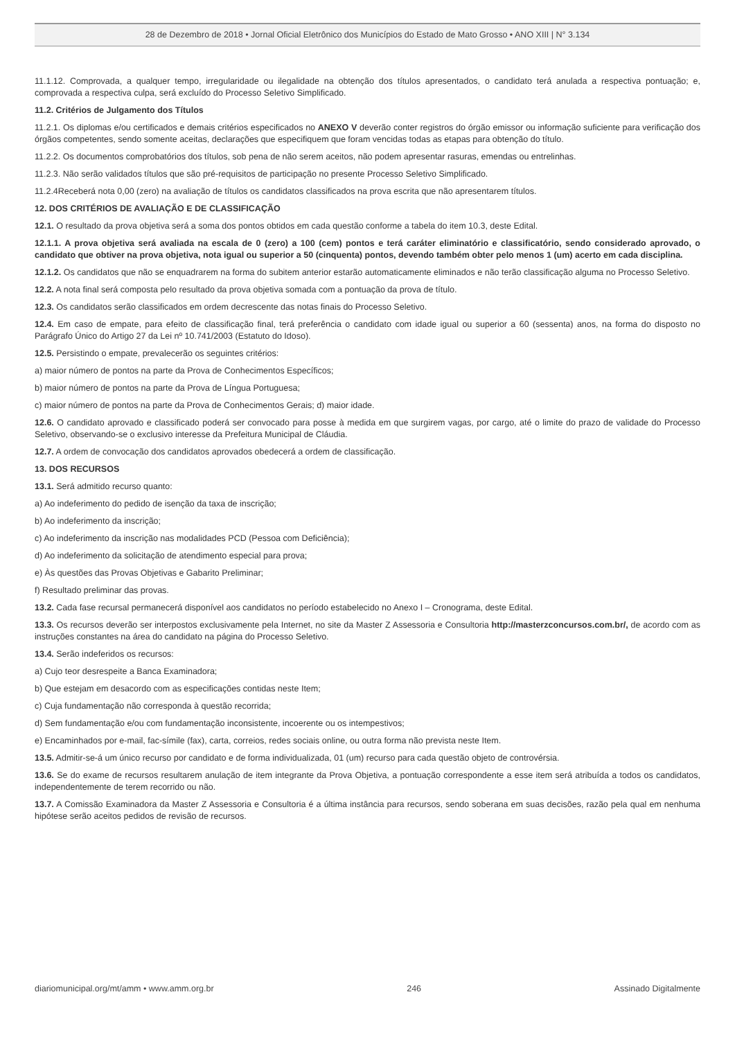28 de Dezembro de 2018 • Jornal Oficial Eletrônico dos Municípios do Estado de Mato Grosso • ANO XIII | N° 3.134
11.1.12. Comprovada, a qualquer tempo, irregularidade ou ilegalidade na obtenção dos títulos apresentados, o candidato terá anulada a respectiva pontuação; e, comprovada a respectiva culpa, será excluído do Processo Seletivo Simplificado.
11.2. Critérios de Julgamento dos Títulos
11.2.1. Os diplomas e/ou certificados e demais critérios especificados no ANEXO V deverão conter registros do órgão emissor ou informação suficiente para verificação dos órgãos competentes, sendo somente aceitas, declarações que especifiquem que foram vencidas todas as etapas para obtenção do título.
11.2.2. Os documentos comprobatórios dos títulos, sob pena de não serem aceitos, não podem apresentar rasuras, emendas ou entrelinhas.
11.2.3. Não serão validados títulos que são pré-requisitos de participação no presente Processo Seletivo Simplificado.
11.2.4Receberá nota 0,00 (zero) na avaliação de títulos os candidatos classificados na prova escrita que não apresentarem títulos.
12. DOS CRITÉRIOS DE AVALIAÇÃO E DE CLASSIFICAÇÃO
12.1. O resultado da prova objetiva será a soma dos pontos obtidos em cada questão conforme a tabela do item 10.3, deste Edital.
12.1.1. A prova objetiva será avaliada na escala de 0 (zero) a 100 (cem) pontos e terá caráter eliminatório e classificatório, sendo considerado aprovado, o candidato que obtiver na prova objetiva, nota igual ou superior a 50 (cinquenta) pontos, devendo também obter pelo menos 1 (um) acerto em cada disciplina.
12.1.2. Os candidatos que não se enquadrarem na forma do subitem anterior estarão automaticamente eliminados e não terão classificação alguma no Processo Seletivo.
12.2. A nota final será composta pelo resultado da prova objetiva somada com a pontuação da prova de título.
12.3. Os candidatos serão classificados em ordem decrescente das notas finais do Processo Seletivo.
12.4. Em caso de empate, para efeito de classificação final, terá preferência o candidato com idade igual ou superior a 60 (sessenta) anos, na forma do disposto no Parágrafo Único do Artigo 27 da Lei nº 10.741/2003 (Estatuto do Idoso).
12.5. Persistindo o empate, prevalecerão os seguintes critérios:
a) maior número de pontos na parte da Prova de Conhecimentos Específicos;
b) maior número de pontos na parte da Prova de Língua Portuguesa;
c) maior número de pontos na parte da Prova de Conhecimentos Gerais; d) maior idade.
12.6. O candidato aprovado e classificado poderá ser convocado para posse à medida em que surgirem vagas, por cargo, até o limite do prazo de validade do Processo Seletivo, observando-se o exclusivo interesse da Prefeitura Municipal de Cláudia.
12.7. A ordem de convocação dos candidatos aprovados obedecerá a ordem de classificação.
13. DOS RECURSOS
13.1. Será admitido recurso quanto:
a) Ao indeferimento do pedido de isenção da taxa de inscrição;
b) Ao indeferimento da inscrição;
c) Ao indeferimento da inscrição nas modalidades PCD (Pessoa com Deficiência);
d) Ao indeferimento da solicitação de atendimento especial para prova;
e) Às questões das Provas Objetivas e Gabarito Preliminar;
f) Resultado preliminar das provas.
13.2. Cada fase recursal permanecerá disponível aos candidatos no período estabelecido no Anexo I – Cronograma, deste Edital.
13.3. Os recursos deverão ser interpostos exclusivamente pela Internet, no site da Master Z Assessoria e Consultoria http://masterzconcursos.com.br/, de acordo com as instruções constantes na área do candidato na página do Processo Seletivo.
13.4. Serão indeferidos os recursos:
a) Cujo teor desrespeite a Banca Examinadora;
b) Que estejam em desacordo com as especificações contidas neste Item;
c) Cuja fundamentação não corresponda à questão recorrida;
d) Sem fundamentação e/ou com fundamentação inconsistente, incoerente ou os intempestivos;
e) Encaminhados por e-mail, fac-símile (fax), carta, correios, redes sociais online, ou outra forma não prevista neste Item.
13.5. Admitir-se-á um único recurso por candidato e de forma individualizada, 01 (um) recurso para cada questão objeto de controvérsia.
13.6. Se do exame de recursos resultarem anulação de item integrante da Prova Objetiva, a pontuação correspondente a esse item será atribuída a todos os candidatos, independentemente de terem recorrido ou não.
13.7. A Comissão Examinadora da Master Z Assessoria e Consultoria é a última instância para recursos, sendo soberana em suas decisões, razão pela qual em nenhuma hipótese serão aceitos pedidos de revisão de recursos.
diariomunicipal.org/mt/amm • www.amm.org.br 246 Assinado Digitalmente